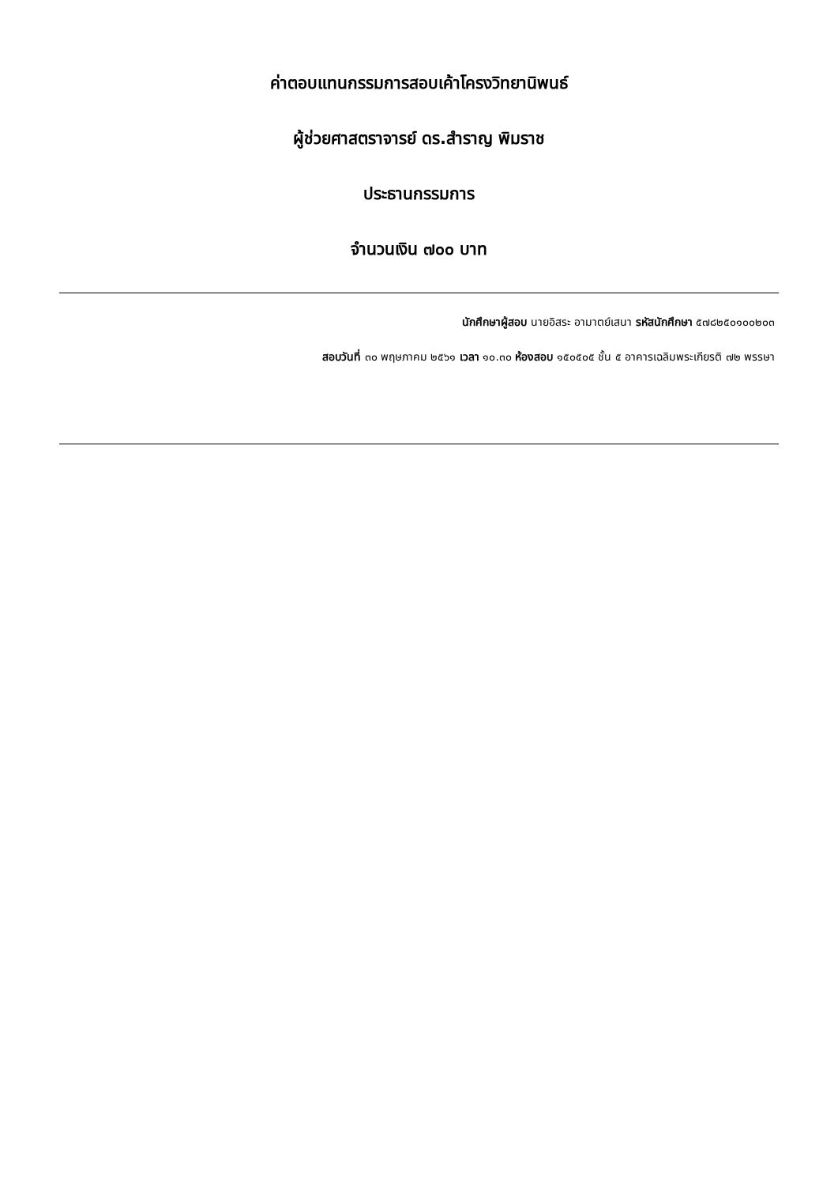ค่าตอบแทนกรรมการสอบเค้าโครงวิทยานิพนธ์
ผู้ช่วยศาสตราจารย์ ดร.สำราญ พิมราช
ประธานกรรมการ
จำนวนเงิน ๗๐๐ บาท
นักศึกษาผู้สอบ นายอิสระ อามาตย์เสนา รหัสนักศึกษา ๕๗๘๒๕๐๑๐๐๒๐๓
สอบวันที่ ๓๐ พฤษภาคม ๒๕๖๑ เวลา ๑๐.๓๐ ห้องสอบ ๑๕๐๕๐๕ ชั้น ๕ อาคารเฉลิมพระเกียรติ ๗๒ พรรษา